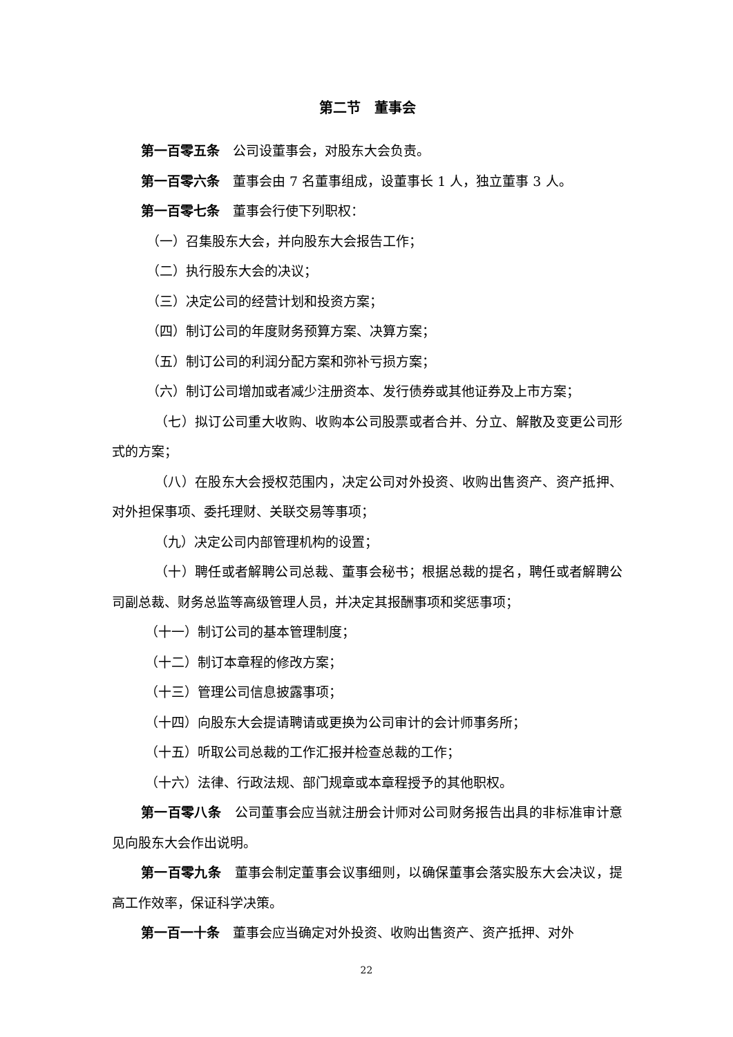第二节　董事会
第一百零五条　公司设董事会，对股东大会负责。
第一百零六条　董事会由 7 名董事组成，设董事长 1 人，独立董事 3 人。
第一百零七条　董事会行使下列职权：
（一）召集股东大会，并向股东大会报告工作；
（二）执行股东大会的决议；
（三）决定公司的经营计划和投资方案；
（四）制订公司的年度财务预算方案、决算方案；
（五）制订公司的利润分配方案和弥补亏损方案；
（六）制订公司增加或者减少注册资本、发行债券或其他证券及上市方案；
（七）拟订公司重大收购、收购本公司股票或者合并、分立、解散及变更公司形式的方案；
（八）在股东大会授权范围内，决定公司对外投资、收购出售资产、资产抵押、对外担保事项、委托理财、关联交易等事项；
（九）决定公司内部管理机构的设置；
（十）聘任或者解聘公司总裁、董事会秘书；根据总裁的提名，聘任或者解聘公司副总裁、财务总监等高级管理人员，并决定其报酬事项和奖惩事项；
（十一）制订公司的基本管理制度；
（十二）制订本章程的修改方案；
（十三）管理公司信息披露事项；
（十四）向股东大会提请聘请或更换为公司审计的会计师事务所；
（十五）听取公司总裁的工作汇报并检查总裁的工作；
（十六）法律、行政法规、部门规章或本章程授予的其他职权。
第一百零八条　公司董事会应当就注册会计师对公司财务报告出具的非标准审计意见向股东大会作出说明。
第一百零九条　董事会制定董事会议事细则，以确保董事会落实股东大会决议，提高工作效率，保证科学决策。
第一百一十条　董事会应当确定对外投资、收购出售资产、资产抵押、对外
22